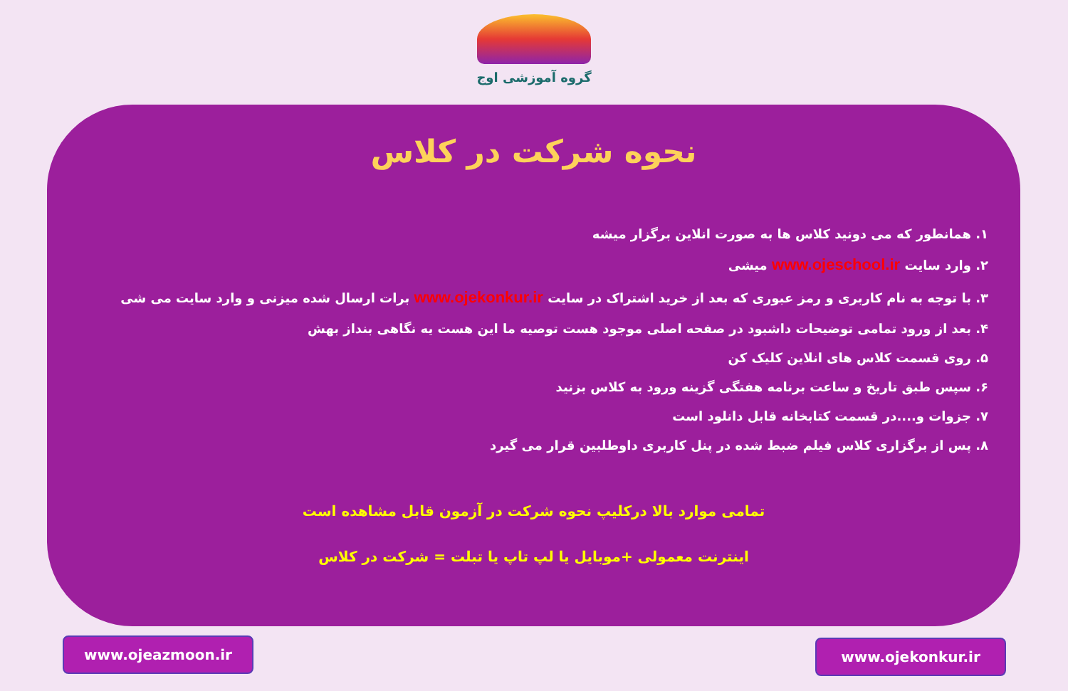گروه آموزشی اوج
نحوه شرکت در کلاس
۱. همانطور که می دونید کلاس ها به صورت انلاین برگزار میشه
۲. وارد سایت www.ojeschool.ir میشی
۳. با توجه به نام کاربری و رمز عبوری که بعد از خرید اشتراک در سایت www.ojekonkur.ir برات ارسال شده میزنی و وارد سایت می شی
۴. بعد از ورود تمامی توضیحات داشبود در صفحه اصلی موجود هست توصیه ما این هست یه نگاهی بنداز بهش
۵. روی قسمت کلاس های انلاین کلیک کن
۶. سپس طبق تاریخ و ساعت برنامه هفتگی گزینه ورود به کلاس بزنید
۷. جزوات و....در قسمت کتابخانه قابل دانلود است
۸. پس از برگزاری کلاس فیلم ضبط شده در پنل کاربری داوطلبین قرار می گیرد
تمامی موارد بالا درکلیپ نحوه شرکت در آزمون قابل مشاهده است
اینترنت معمولی +موبایل یا لپ تاپ یا تبلت = شرکت در کلاس
www.ojeazmoon.ir www.ojekonkur.ir